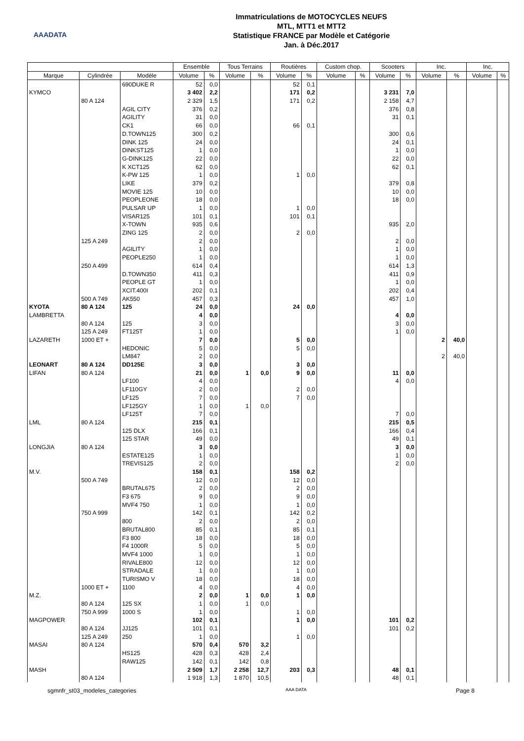AAADATA
Immatriculations de MOTOCYCLES NEUFS
MTL, MTT1 et MTT2
Statistique FRANCE par Modèle et Catégorie
Jan. à Déc.2017
| | | | Ensemble | | Tous Terrains | | Routières | | Custom chop. | | Scooters | | Inc. | | Inc. | |
| --- | --- | --- | --- | --- | --- | --- | --- | --- | --- | --- | --- | --- | --- | --- | --- | --- |
| Marque | Cylindrée | Modèle | Volume | % | Volume | % | Volume | % | Volume | % | Volume | % | Volume | % | Volume | % |
| | | 690DUKE R | 52 | 0,0 | | | 52 | 0,1 | | | | | | | | |
| KYMCO | | | 3 402 | 2,2 | | | 171 | 0,2 | | | 3 231 | 7,0 | | | | |
| | 80 A 124 | | 2 329 | 1,5 | | | 171 | 0,2 | | | 2 158 | 4,7 | | | | |
| | | AGIL CITY | 376 | 0,2 | | | | | | | 376 | 0,8 | | | | |
| | | AGILITY | 31 | 0,0 | | | | | | | 31 | 0,1 | | | | |
| | | CK1 | 66 | 0,0 | | | 66 | 0,1 | | | | | | | | |
| | | D.TOWN125 | 300 | 0,2 | | | | | | | 300 | 0,6 | | | | |
| | | DINK 125 | 24 | 0,0 | | | | | | | 24 | 0,1 | | | | |
| | | DINKST125 | 1 | 0,0 | | | | | | | 1 | 0,0 | | | | |
| | | G-DINK125 | 22 | 0,0 | | | | | | | 22 | 0,0 | | | | |
| | | K XCT125 | 62 | 0,0 | | | | | | | 62 | 0,1 | | | | |
| | | K-PW 125 | 1 | 0,0 | | | 1 | 0,0 | | | | | | | | |
| | | LIKE | 379 | 0,2 | | | | | | | 379 | 0,8 | | | | |
| | | MOVIE 125 | 10 | 0,0 | | | | | | | 10 | 0,0 | | | | |
| | | PEOPLEONE | 18 | 0,0 | | | | | | | 18 | 0,0 | | | | |
| | | PULSAR UP | 1 | 0,0 | | | 1 | 0,0 | | | | | | | | |
| | | VISAR125 | 101 | 0,1 | | | 101 | 0,1 | | | | | | | | |
| | | X-TOWN | 935 | 0,6 | | | | | | | 935 | 2,0 | | | | |
| | | ZING 125 | 2 | 0,0 | | | 2 | 0,0 | | | | | | | | |
| | 125 A 249 | | 2 | 0,0 | | | | | | | 2 | 0,0 | | | | |
| | | AGILITY | 1 | 0,0 | | | | | | | 1 | 0,0 | | | | |
| | | PEOPLE250 | 1 | 0,0 | | | | | | | 1 | 0,0 | | | | |
| | 250 A 499 | | 614 | 0,4 | | | | | | | 614 | 1,3 | | | | |
| | | D.TOWN350 | 411 | 0,3 | | | | | | | 411 | 0,9 | | | | |
| | | PEOPLE GT | 1 | 0,0 | | | | | | | 1 | 0,0 | | | | |
| | | XCIT.400I | 202 | 0,1 | | | | | | | 202 | 0,4 | | | | |
| | 500 A 749 | AK550 | 457 | 0,3 | | | | | | | 457 | 1,0 | | | | |
| KYOTA | 80 A 124 | 125 | 24 | 0,0 | | | 24 | 0,0 | | | | | | | | |
| LAMBRETTA | | | 4 | 0,0 | | | | | | | 4 | 0,0 | | | | |
| | 80 A 124 | 125 | 3 | 0,0 | | | | | | | 3 | 0,0 | | | | |
| | 125 A 249 | FT125T | 1 | 0,0 | | | | | | | 1 | 0,0 | | | | |
| LAZARETH | 1000 ET + | | 7 | 0,0 | | | 5 | 0,0 | | | | | 2 | 40,0 | | |
| | | HEDONIC | 5 | 0,0 | | | 5 | 0,0 | | | | | | | | |
| | | LM847 | 2 | 0,0 | | | | | | | | | 2 | 40,0 | | |
| LEONART | 80 A 124 | DD125E | 3 | 0,0 | | | 3 | 0,0 | | | | | | | | |
| LIFAN | 80 A 124 | | 21 | 0,0 | 1 | 0,0 | 9 | 0,0 | | | 11 | 0,0 | | | | |
| | | LF100 | 4 | 0,0 | | | | | | | 4 | 0,0 | | | | |
| | | LF110GY | 2 | 0,0 | | | 2 | 0,0 | | | | | | | | |
| | | LF125 | 7 | 0,0 | | | 7 | 0,0 | | | | | | | | |
| | | LF125GY | 1 | 0,0 | 1 | 0,0 | | | | | | | | | | |
| | | LF125T | 7 | 0,0 | | | | | | | 7 | 0,0 | | | | |
| LML | 80 A 124 | | 215 | 0,1 | | | | | | | 215 | 0,5 | | | | |
| | | 125 DLX | 166 | 0,1 | | | | | | | 166 | 0,4 | | | | |
| | | 125 STAR | 49 | 0,0 | | | | | | | 49 | 0,1 | | | | |
| LONGJIA | 80 A 124 | | 3 | 0,0 | | | | | | | 3 | 0,0 | | | | |
| | | ESTATE125 | 1 | 0,0 | | | | | | | 1 | 0,0 | | | | |
| | | TREVIS125 | 2 | 0,0 | | | | | | | 2 | 0,0 | | | | |
| M.V. | | | 158 | 0,1 | | | 158 | 0,2 | | | | | | | | |
| | 500 A 749 | | 12 | 0,0 | | | 12 | 0,0 | | | | | | | | |
| | | BRUTAL675 | 2 | 0,0 | | | 2 | 0,0 | | | | | | | | |
| | | F3 675 | 9 | 0,0 | | | 9 | 0,0 | | | | | | | | |
| | | MVF4 750 | 1 | 0,0 | | | 1 | 0,0 | | | | | | | | |
| | 750 A 999 | | 142 | 0,1 | | | 142 | 0,2 | | | | | | | | |
| | | 800 | 2 | 0,0 | | | 2 | 0,0 | | | | | | | | |
| | | BRUTAL800 | 85 | 0,1 | | | 85 | 0,1 | | | | | | | | |
| | | F3 800 | 18 | 0,0 | | | 18 | 0,0 | | | | | | | | |
| | | F4 1000R | 5 | 0,0 | | | 5 | 0,0 | | | | | | | | |
| | | MVF4 1000 | 1 | 0,0 | | | 1 | 0,0 | | | | | | | | |
| | | RIVALE800 | 12 | 0,0 | | | 12 | 0,0 | | | | | | | | |
| | | STRADALE | 1 | 0,0 | | | 1 | 0,0 | | | | | | | | |
| | | TURISMO V | 18 | 0,0 | | | 18 | 0,0 | | | | | | | | |
| | 1000 ET + | 1100 | 4 | 0,0 | | | 4 | 0,0 | | | | | | | | |
| M.Z. | | | 2 | 0,0 | 1 | 0,0 | 1 | 0,0 | | | | | | | | |
| | 80 A 124 | 125 SX | 1 | 0,0 | 1 | 0,0 | | | | | | | | | | |
| | 750 A 999 | 1000 S | 1 | 0,0 | | | 1 | 0,0 | | | | | | | | |
| MAGPOWER | | | 102 | 0,1 | | | 1 | 0,0 | | | 101 | 0,2 | | | | |
| | 80 A 124 | JJ125 | 101 | 0,1 | | | | | | | 101 | 0,2 | | | | |
| | 125 A 249 | 250 | 1 | 0,0 | | | 1 | 0,0 | | | | | | | | |
| MASAI | 80 A 124 | | 570 | 0,4 | 570 | 3,2 | | | | | | | | | | |
| | | HS125 | 428 | 0,3 | 428 | 2,4 | | | | | | | | | | |
| | | RAW125 | 142 | 0,1 | 142 | 0,8 | | | | | | | | | | |
| MASH | | | 2 509 | 1,7 | 2 258 | 12,7 | 203 | 0,3 | | | 48 | 0,1 | | | | |
| | 80 A 124 | | 1 918 | 1,3 | 1 870 | 10,5 | | | | | 48 | 0,1 | | | | |
sgmnfr_st03_modeles_categories AAA DATA Page 8